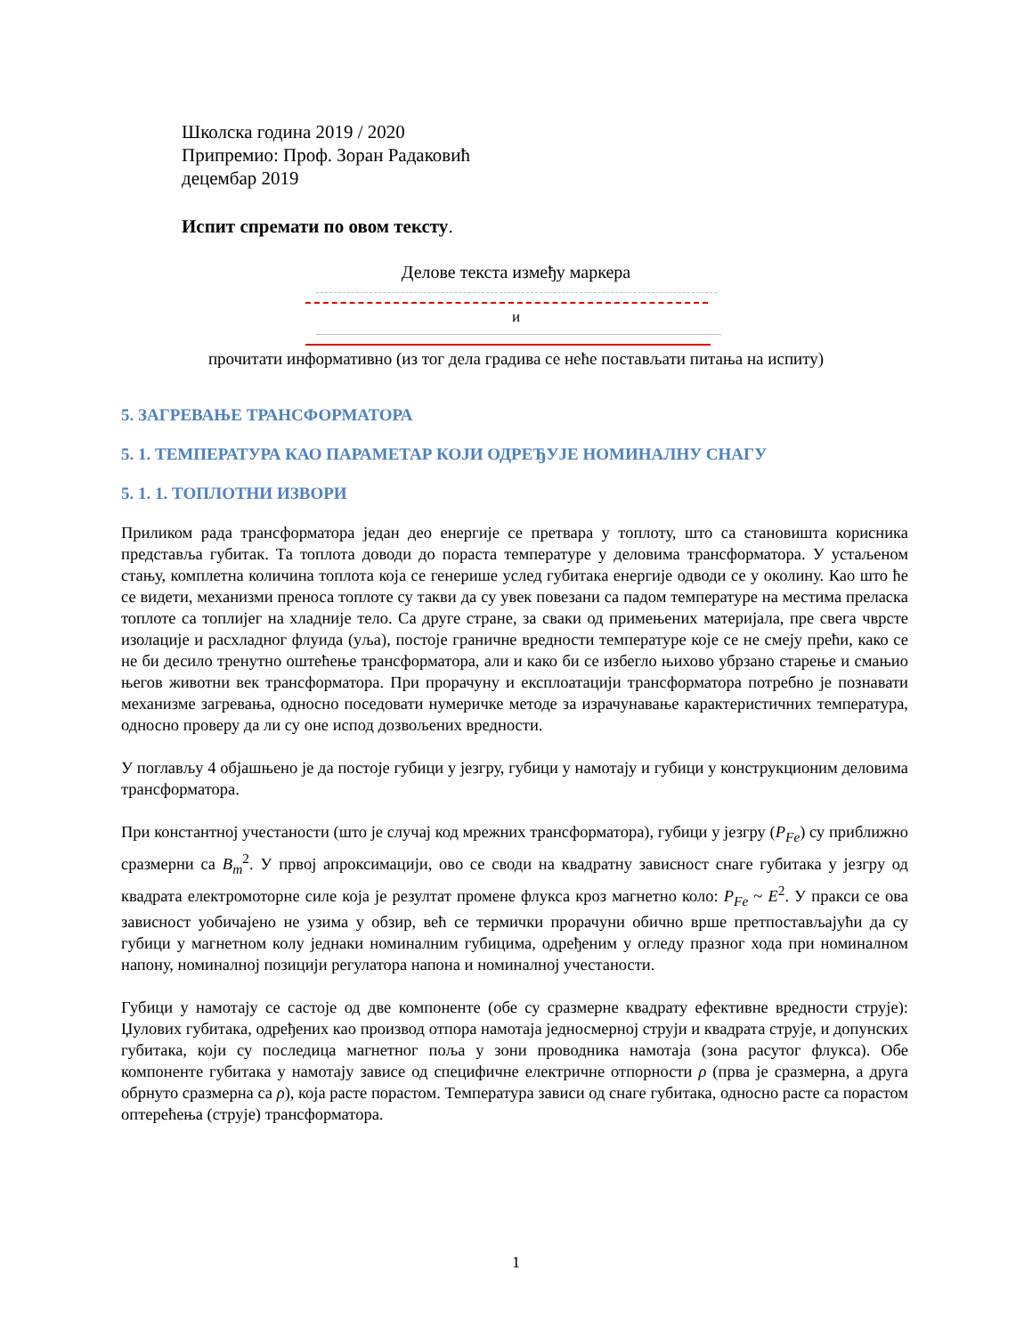Школска година 2019 / 2020
Припремио: Проф. Зоран Радаковић
децембар 2019
Испит спремати по овом тексту.
Делове текста између маркера
и
прочитати информативно (из тог дела градива се неће постављати питања на испиту)
5. ЗАГРЕВАЊЕ ТРАНСФОРМАТОРА
5. 1. ТЕМПЕРАТУРА КАО ПАРАМЕТАР КОЈИ ОДРЕЂУЈЕ НОМИНАЛНУ СНАГУ
5. 1. 1. ТОПЛОТНИ ИЗВОРИ
Приликом рада трансформатора један део енергије се претвара у топлоту, што са становишта корисника представља губитак. Та топлота доводи до пораста температуре у деловима трансформатора. У устаљеном стању, комплетна количина топлота која се генерише услед губитака енергије одводи се у околину. Као што ће се видети, механизми преноса топлоте су такви да су увек повезани са падом температуре на местима преласка топлоте са топлијег на хладније тело. Са друге стране, за сваки од примењених материјала, пре свега чврсте изолације и расхладног флуида (уља), постоје граничне вредности температуре које се не смеју прећи, како се не би десило тренутно оштећење трансформатора, али и како би се избегло њихово убрзано старење и смањио његов животни век трансформатора. При прорачуну и експлоатацији трансформатора потребно је познавати механизме загревања, односно поседовати нумеричке методе за израчунавање карактеристичних температура, односно проверу да ли су оне испод дозвољених вредности.
У поглављу 4 објашњено је да постоје губици у језгру, губици у намотају и губици у конструкционим деловима трансформатора.
При константној учестаности (што је случај код мрежних трансформатора), губици у језгру (P<sub>Fe</sub>) су приближно сразмерни са B<sub>m</sub><sup>2</sup>. У првој апроксимацији, ово се своди на квадратну зависност снаге губитака у језгру од квадрата електромоторне силе која је резултат промене флукса кроз магнетно коло: P<sub>Fe</sub> ~ E<sup>2</sup>. У пракси се ова зависност уобичајено не узима у обзир, већ се термички прорачуни обично врше претпостављајући да су губици у магнетном колу једнаки номиналним губицима, одређеним у огледу празног хода при номиналном напону, номиналној позицији регулатора напона и номиналној учестаности.
Губици у намотају се састоје од две компоненте (обе су сразмерне квадрату ефективне вредности струје): Џулових губитака, одређених као производ отпора намотаја једносмерној струји и квадрата струје, и допунских губитака, који су последица магнетног поља у зони проводника намотаја (зона расутог флукса). Обе компоненте губитака у намотају зависе од специфичне електричне отпорности ρ (прва је сразмерна, а друга обрнуто сразмерна са ρ), која расте порастом. Температура зависи од снаге губитака, односно расте са порастом оптерећења (струје) трансформатора.
1